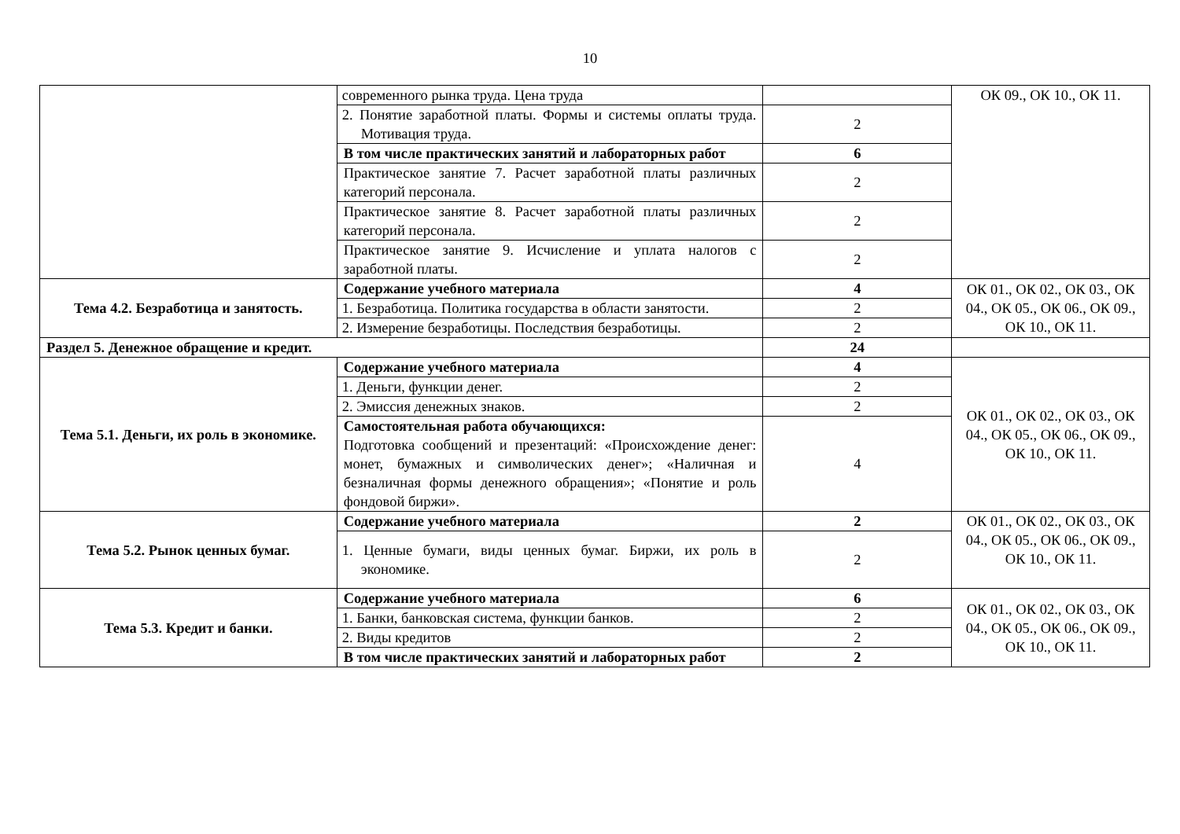10
| | современного рынка труда. Цена труда | | ОК 09., ОК 10., ОК 11. |
| | 2. Понятие заработной платы. Формы и системы оплаты труда. Мотивация труда. | 2 | |
| | В том числе практических занятий и лабораторных работ | 6 | |
| | Практическое занятие 7. Расчет заработной платы различных категорий персонала. | 2 | |
| | Практическое занятие 8. Расчет заработной платы различных категорий персонала. | 2 | |
| | Практическое занятие 9. Исчисление и уплата налогов с заработной платы. | 2 | |
| Тема 4.2. Безработица и занятость. | Содержание учебного материала | 4 | ОК 01., ОК 02., ОК 03., ОК 04., ОК 05., ОК 06., ОК 09., ОК 10., ОК 11. |
| | 1. Безработица. Политика государства в области занятости. | 2 | |
| | 2. Измерение безработицы. Последствия безработицы. | 2 | |
| Раздел 5. Денежное обращение и кредит. | | 24 | |
| Тема 5.1. Деньги, их роль в экономике. | Содержание учебного материала | 4 | ОК 01., ОК 02., ОК 03., ОК 04., ОК 05., ОК 06., ОК 09., ОК 10., ОК 11. |
| | 1. Деньги, функции денег. | 2 | |
| | 2. Эмиссия денежных знаков. | 2 | |
| | Самостоятельная работа обучающихся: Подготовка сообщений и презентаций: «Происхождение денег: монет, бумажных и символических денег»; «Наличная и безналичная формы денежного обращения»; «Понятие и роль фондовой биржи». | 4 | |
| Тема 5.2. Рынок ценных бумаг. | Содержание учебного материала | 2 | ОК 01., ОК 02., ОК 03., ОК 04., ОК 05., ОК 06., ОК 09., ОК 10., ОК 11. |
| | 1. Ценные бумаги, виды ценных бумаг. Биржи, их роль в экономике. | 2 | |
| Тема 5.3. Кредит и банки. | Содержание учебного материала | 6 | ОК 01., ОК 02., ОК 03., ОК 04., ОК 05., ОК 06., ОК 09., ОК 10., ОК 11. |
| | 1. Банки, банковская система, функции банков. | 2 | |
| | 2. Виды кредитов | 2 | |
| | В том числе практических занятий и лабораторных работ | 2 | |